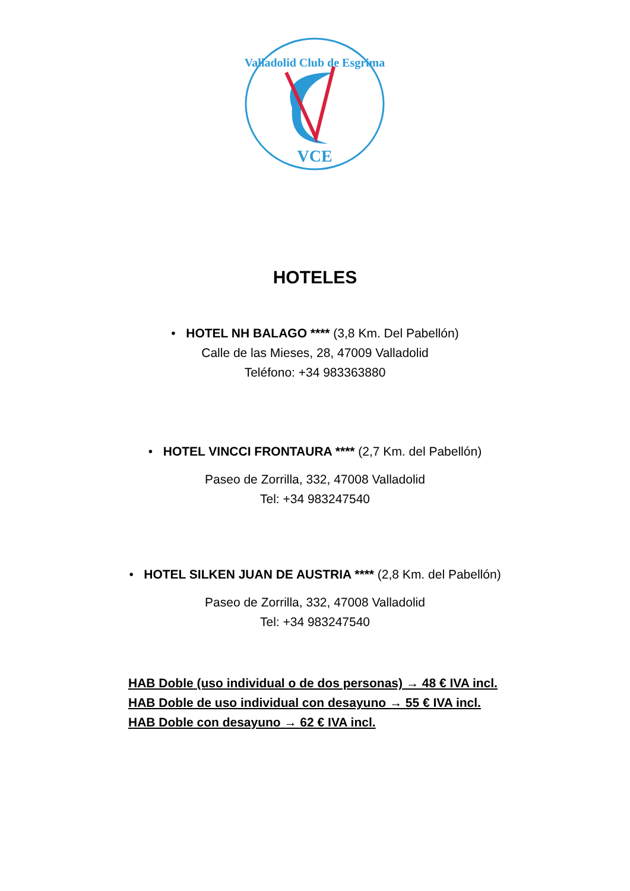Valladolid Club de Esgrima
VCE
HOTELES
• HOTEL NH BALAGO **** (3,8 Km. Del Pabellón)
Calle de las Mieses, 28, 47009 Valladolid
Teléfono: +34 983363880
• HOTEL VINCCI FRONTAURA **** (2,7 Km. del Pabellón)
Paseo de Zorrilla, 332, 47008 Valladolid
Tel: +34 983247540
• HOTEL SILKEN JUAN DE AUSTRIA **** (2,8 Km. del Pabellón)
Paseo de Zorrilla, 332, 47008 Valladolid
Tel: +34 983247540
HAB Doble (uso individual o de dos personas) → 48 € IVA incl.
HAB Doble de uso individual con desayuno → 55 € IVA incl.
HAB Doble con desayuno → 62 € IVA incl.